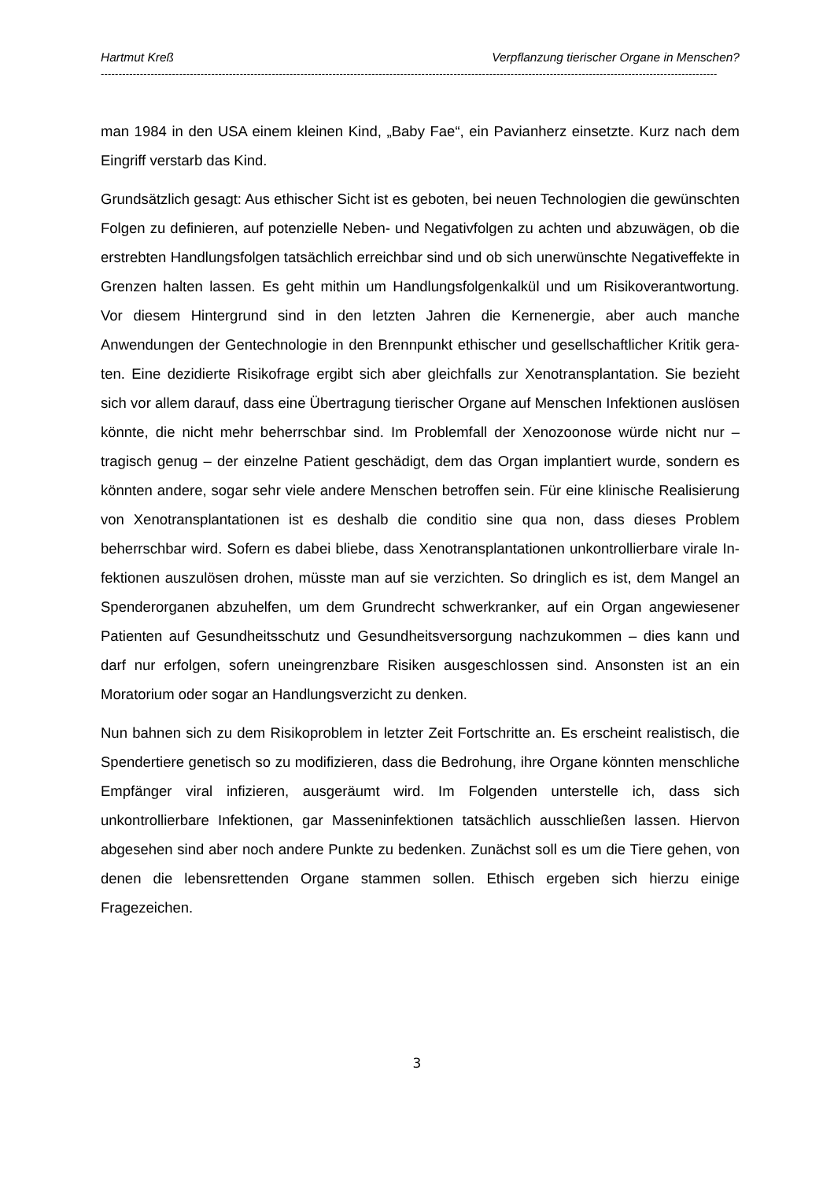Hartmut Kreß Verpflanzung tierischer Organe in Menschen?
-----------------------------------------------------------------------------------------------------------------------------------------------------------------------------
man 1984 in den USA einem kleinen Kind, „Baby Fae“, ein Pavianherz einsetzte. Kurz nach dem Eingriff verstarb das Kind.
Grundsätzlich gesagt: Aus ethischer Sicht ist es geboten, bei neuen Technologien die gewünschten Folgen zu definieren, auf potenzielle Neben- und Negativfolgen zu achten und abzuwägen, ob die erstrebten Handlungsfolgen tatsächlich erreichbar sind und ob sich unerwünschte Negativeffekte in Grenzen halten lassen. Es geht mithin um Handlungsfolgenkalkül und um Risikoverantwortung. Vor diesem Hinter­grund sind in den letzten Jahren die Kernenergie, aber auch manche Anwendungen der Gentechnologie in den Brennpunkt ethischer und gesellschaftlicher Kritik gera­ten. Eine dezidierte Risikofrage ergibt sich aber gleichfalls zur Xenotransplantation. Sie bezieht sich vor allem darauf, dass eine Übertragung tierischer Organe auf Men­schen Infektionen auslösen könnte, die nicht mehr beherrschbar sind. Im Problemfall der Xenozoonose würde nicht nur – tragisch genug – der einzelne Patient geschä­digt, dem das Organ implantiert wurde, sondern es könnten andere, sogar sehr viele andere Menschen betroffen sein. Für eine klinische Realisierung von Xenotransplan­tationen ist es deshalb die conditio sine qua non, dass dieses Problem beherrschbar wird. Sofern es dabei bliebe, dass Xenotransplantationen unkontrollierbare virale In­fektionen auszulösen drohen, müsste man auf sie verzichten. So dringlich es ist, dem Mangel an Spenderorganen abzuhelfen, um dem Grundrecht schwerkranker, auf ein Organ angewiesener Patienten auf Gesundheitsschutz und Gesundheitsversorgung nachzukommen – dies kann und darf nur erfolgen, sofern uneingrenzbare Risiken ausgeschlossen sind. Ansonsten ist an ein Moratorium oder sogar an Handlungsver­zicht zu denken.
Nun bahnen sich zu dem Risikoproblem in letzter Zeit Fortschritte an. Es erscheint realistisch, die Spendertiere genetisch so zu modifizieren, dass die Bedrohung, ihre Organe könnten menschliche Empfänger viral infizieren, ausgeräumt wird. Im Fol­genden unterstelle ich, dass sich unkontrollierbare Infektionen, gar Masseninfektio­nen tatsächlich ausschließen lassen. Hiervon abgesehen sind aber noch andere Punkte zu bedenken. Zunächst soll es um die Tiere gehen, von denen die lebensret­tenden Organe stammen sollen. Ethisch ergeben sich hierzu einige Fragezeichen.
3